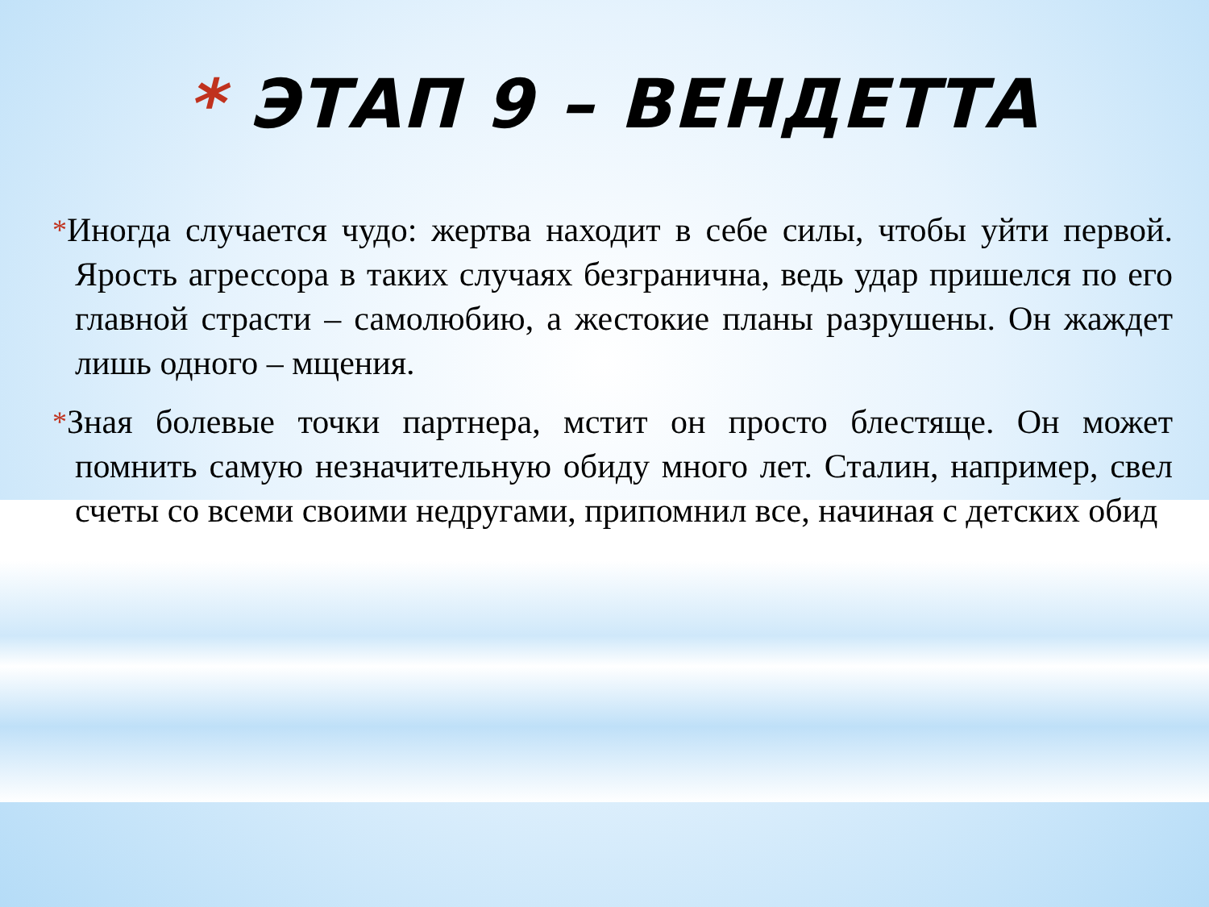* ЭТАП 9 – ВЕНДЕТТА
*Иногда случается чудо: жертва находит в себе силы, чтобы уйти первой. Ярость агрессора в таких случаях безгранична, ведь удар пришелся по его главной страсти – самолюбию, а жестокие планы разрушены. Он жаждет лишь одного – мщения.
*Зная болевые точки партнера, мстит он просто блестяще. Он может помнить самую незначительную обиду много лет. Сталин, например, свел счеты со всеми своими недругами, припомнил все, начиная с детских обид